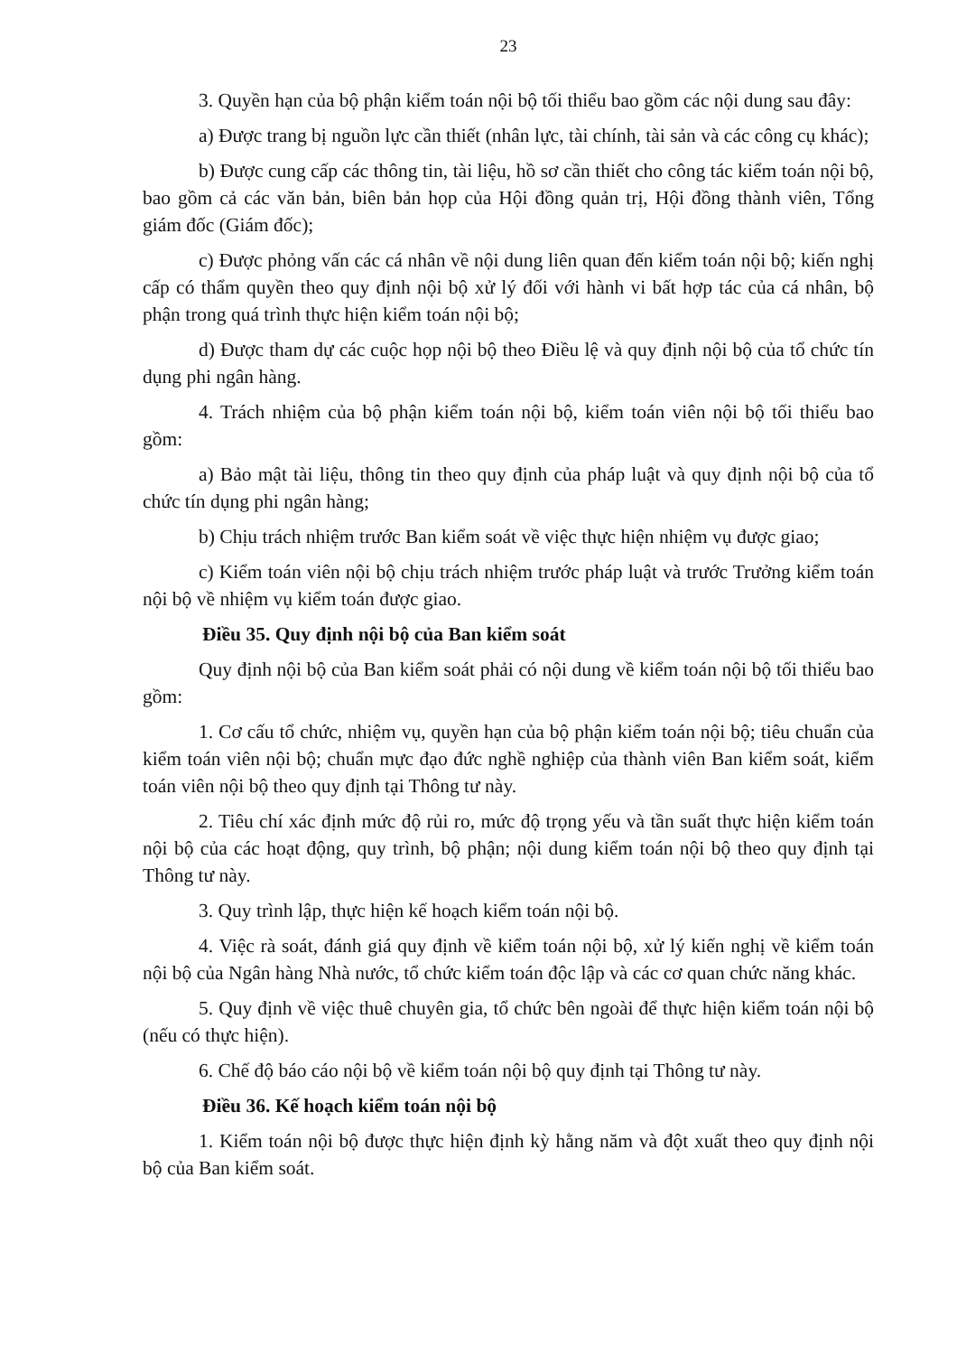23
3. Quyền hạn của bộ phận kiểm toán nội bộ tối thiểu bao gồm các nội dung sau đây:
a) Được trang bị nguồn lực cần thiết (nhân lực, tài chính, tài sản và các công cụ khác);
b) Được cung cấp các thông tin, tài liệu, hồ sơ cần thiết cho công tác kiểm toán nội bộ, bao gồm cả các văn bản, biên bản họp của Hội đồng quản trị, Hội đồng thành viên, Tổng giám đốc (Giám đốc);
c) Được phỏng vấn các cá nhân về nội dung liên quan đến kiểm toán nội bộ; kiến nghị cấp có thẩm quyền theo quy định nội bộ xử lý đối với hành vi bất hợp tác của cá nhân, bộ phận trong quá trình thực hiện kiểm toán nội bộ;
d) Được tham dự các cuộc họp nội bộ theo Điều lệ và quy định nội bộ của tổ chức tín dụng phi ngân hàng.
4. Trách nhiệm của bộ phận kiểm toán nội bộ, kiểm toán viên nội bộ tối thiểu bao gồm:
a) Bảo mật tài liệu, thông tin theo quy định của pháp luật và quy định nội bộ của tổ chức tín dụng phi ngân hàng;
b) Chịu trách nhiệm trước Ban kiểm soát về việc thực hiện nhiệm vụ được giao;
c) Kiểm toán viên nội bộ chịu trách nhiệm trước pháp luật và trước Trưởng kiểm toán nội bộ về nhiệm vụ kiểm toán được giao.
Điều 35. Quy định nội bộ của Ban kiểm soát
Quy định nội bộ của Ban kiểm soát phải có nội dung về kiểm toán nội bộ tối thiểu bao gồm:
1. Cơ cấu tổ chức, nhiệm vụ, quyền hạn của bộ phận kiểm toán nội bộ; tiêu chuẩn của kiểm toán viên nội bộ; chuẩn mực đạo đức nghề nghiệp của thành viên Ban kiểm soát, kiểm toán viên nội bộ theo quy định tại Thông tư này.
2. Tiêu chí xác định mức độ rủi ro, mức độ trọng yếu và tần suất thực hiện kiểm toán nội bộ của các hoạt động, quy trình, bộ phận; nội dung kiểm toán nội bộ theo quy định tại Thông tư này.
3. Quy trình lập, thực hiện kế hoạch kiểm toán nội bộ.
4. Việc rà soát, đánh giá quy định về kiểm toán nội bộ, xử lý kiến nghị về kiểm toán nội bộ của Ngân hàng Nhà nước, tổ chức kiểm toán độc lập và các cơ quan chức năng khác.
5. Quy định về việc thuê chuyên gia, tổ chức bên ngoài để thực hiện kiểm toán nội bộ (nếu có thực hiện).
6. Chế độ báo cáo nội bộ về kiểm toán nội bộ quy định tại Thông tư này.
Điều 36. Kế hoạch kiểm toán nội bộ
1. Kiểm toán nội bộ được thực hiện định kỳ hằng năm và đột xuất theo quy định nội bộ của Ban kiểm soát.